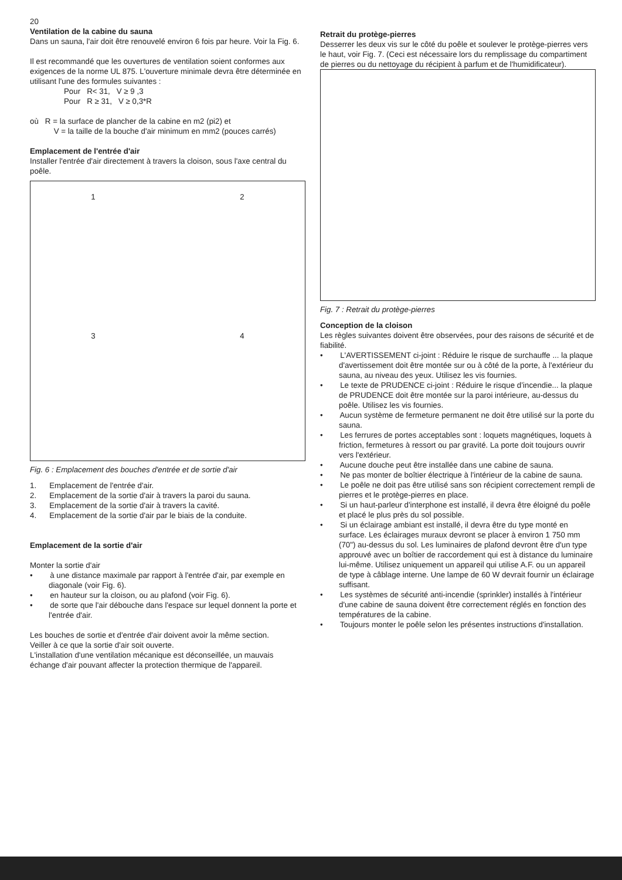20
Ventilation de la cabine du sauna
Dans un sauna, l'air doit être renouvelé environ 6 fois par heure. Voir la Fig. 6.
Il est recommandé que les ouvertures de ventilation soient conformes aux exigences de la norme UL 875. L'ouverture minimale devra être déterminée en utilisant l'une des formules suivantes :
Pour R< 31, V ≥ 9 ,3
Pour R ≥ 31, V ≥ 0,3*R
où R = la surface de plancher de la cabine en m2 (pi2) et
V = la taille de la bouche d'air minimum en mm2 (pouces carrés)
Emplacement de l'entrée d'air
Installer l'entrée d'air directement à travers la cloison, sous l'axe central du poêle.
1 2
3 4
Fig. 6 : Emplacement des bouches d'entrée et de sortie d'air
1. Emplacement de l'entrée d'air.
2. Emplacement de la sortie d'air à travers la paroi du sauna.
3. Emplacement de la sortie d'air à travers la cavité.
4. Emplacement de la sortie d'air par le biais de la conduite.
Emplacement de la sortie d'air
Monter la sortie d'air
• à une distance maximale par rapport à l'entrée d'air, par exemple en diagonale (voir Fig. 6).
• en hauteur sur la cloison, ou au plafond (voir Fig. 6).
• de sorte que l'air débouche dans l'espace sur lequel donnent la porte et l'entrée d'air.
Les bouches de sortie et d'entrée d'air doivent avoir la même section.
Veiller à ce que la sortie d'air soit ouverte.
L'installation d'une ventilation mécanique est déconseillée, un mauvais échange d'air pouvant affecter la protection thermique de l'appareil.
Retrait du protège-pierres
Desserrer les deux vis sur le côté du poêle et soulever le protège-pierres vers le haut, voir Fig. 7. (Ceci est nécessaire lors du remplissage du compartiment de pierres ou du nettoyage du récipient à parfum et de l'humidificateur).
Fig. 7 : Retrait du protège-pierres
Conception de la cloison
Les règles suivantes doivent être observées, pour des raisons de sécurité et de fiabilité.
• L'AVERTISSEMENT ci-joint : Réduire le risque de surchauffe ... la plaque d'avertissement doit être montée sur ou à côté de la porte, à l'extérieur du sauna, au niveau des yeux. Utilisez les vis fournies.
• Le texte de PRUDENCE ci-joint : Réduire le risque d’incendie... la plaque de PRUDENCE doit être montée sur la paroi intérieure, au-dessus du poêle. Utilisez les vis fournies.
• Aucun système de fermeture permanent ne doit être utilisé sur la porte du sauna.
• Les ferrures de portes acceptables sont : loquets magnétiques, loquets à friction, fermetures à ressort ou par gravité. La porte doit toujours ouvrir vers l'extérieur.
• Aucune douche peut être installée dans une cabine de sauna.
• Ne pas monter de boîtier électrique à l'intérieur de la cabine de sauna.
• Le poêle ne doit pas être utilisé sans son récipient correctement rempli de pierres et le protège-pierres en place.
• Si un haut-parleur d'interphone est installé, il devra être éloigné du poêle et placé le plus près du sol possible.
• Si un éclairage ambiant est installé, il devra être du type monté en surface. Les éclairages muraux devront se placer à environ 1 750 mm (70") au-dessus du sol. Les luminaires de plafond devront être d'un type approuvé avec un boîtier de raccordement qui est à distance du luminaire lui-même. Utilisez uniquement un appareil qui utilise A.F. ou un appareil de type à câblage interne. Une lampe de 60 W devrait fournir un éclairage suffisant.
• Les systèmes de sécurité anti-incendie (sprinkler) installés à l'intérieur d'une cabine de sauna doivent être correctement réglés en fonction des températures de la cabine.
• Toujours monter le poêle selon les présentes instructions d'installation.